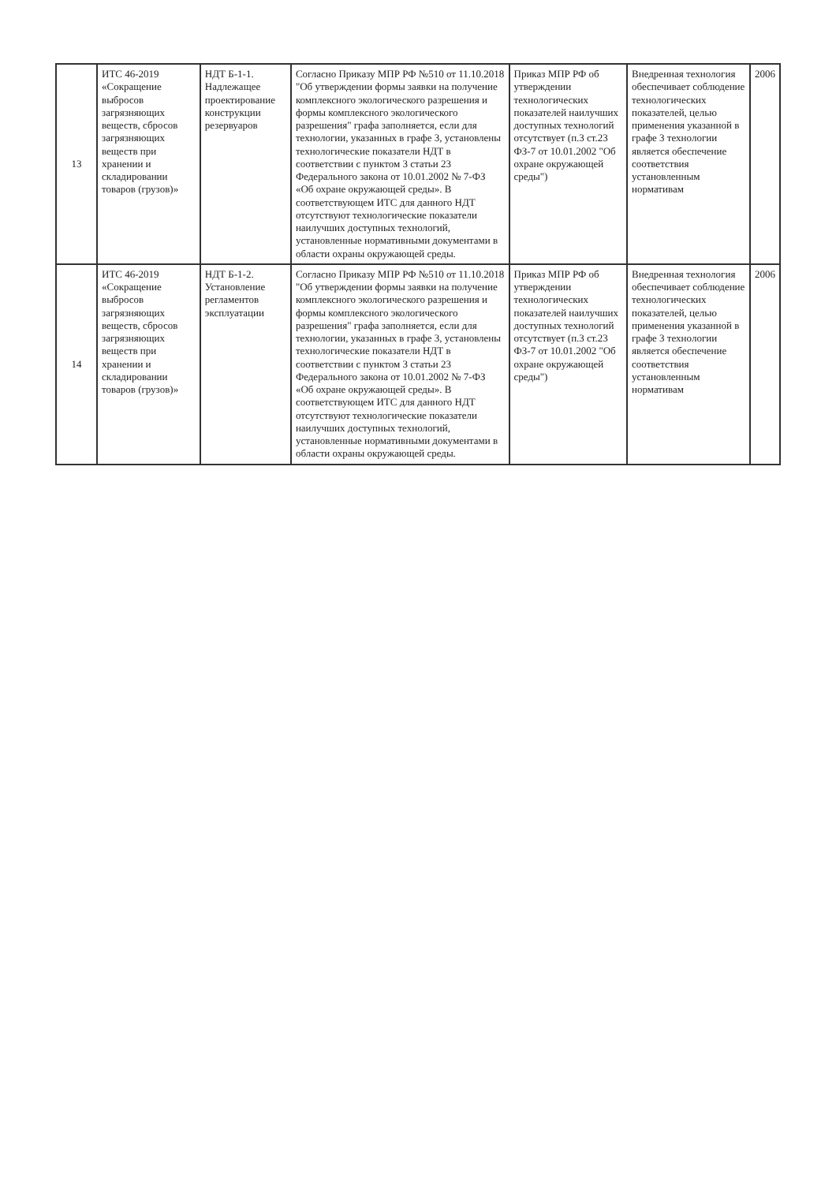| 13 | ИТС 46-2019 «Сокращение выбросов загрязняющих веществ, сбросов загрязняющих веществ при хранении и складировании товаров (грузов)» | НДТ Б-1-1. Надлежащее проектирование конструкции резервуаров | Согласно Приказу МПР РФ №510 от 11.10.2018 "Об утверждении формы заявки на получение комплексного экологического разрешения и формы комплексного экологического разрешения" графа заполняется, если для технологии, указанных в графе 3, установлены технологические показатели НДТ в соответствии с пунктом 3 статьи 23 Федерального закона от 10.01.2002 № 7-ФЗ «Об охране окружающей среды». В соответствующем ИТС для данного НДТ отсутствуют технологические показатели наилучших доступных технологий, установленные нормативными документами в области охраны окружающей среды. | Приказ МПР РФ об утверждении технологических показателей наилучших доступных технологий отсутствует (п.3 ст.23 ФЗ-7 от 10.01.2002 "Об охране окружающей среды") | Внедренная технология обеспечивает соблюдение технологических показателей, целью применения указанной в графе 3 технологии является обеспечение соответствия установленным нормативам | 2006 |
| 14 | ИТС 46-2019 «Сокращение выбросов загрязняющих веществ, сбросов загрязняющих веществ при хранении и складировании товаров (грузов)» | НДТ Б-1-2. Установление регламентов эксплуатации | Согласно Приказу МПР РФ №510 от 11.10.2018 "Об утверждении формы заявки на получение комплексного экологического разрешения и формы комплексного экологического разрешения" графа заполняется, если для технологии, указанных в графе 3, установлены технологические показатели НДТ в соответствии с пунктом 3 статьи 23 Федерального закона от 10.01.2002 № 7-ФЗ «Об охране окружающей среды». В соответствующем ИТС для данного НДТ отсутствуют технологические показатели наилучших доступных технологий, установленные нормативными документами в области охраны окружающей среды. | Приказ МПР РФ об утверждении технологических показателей наилучших доступных технологий отсутствует (п.3 ст.23 ФЗ-7 от 10.01.2002 "Об охране окружающей среды") | Внедренная технология обеспечивает соблюдение технологических показателей, целью применения указанной в графе 3 технологии является обеспечение соответствия установленным нормативам | 2006 |